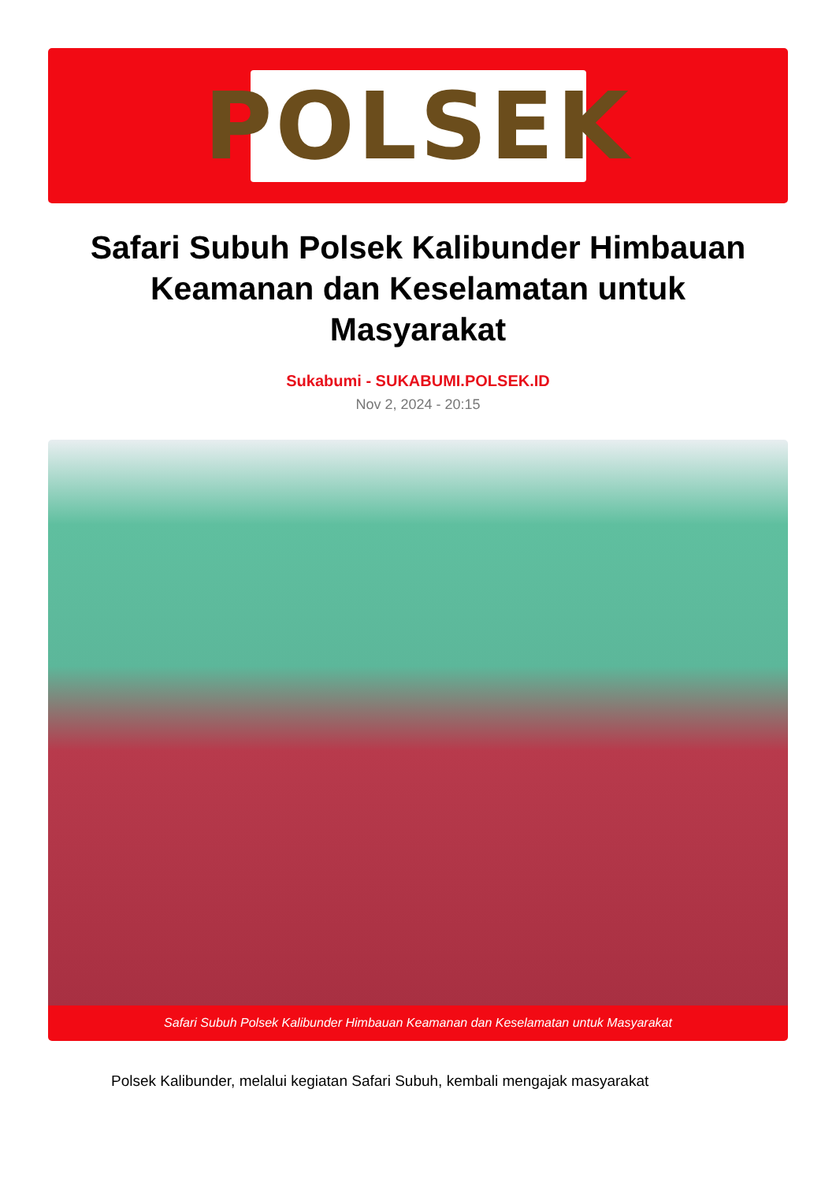POLSEK
Safari Subuh Polsek Kalibunder Himbauan Keamanan dan Keselamatan untuk Masyarakat
Sukabumi - SUKABUMI.POLSEK.ID
Nov 2, 2024 - 20:15
Safari Subuh Polsek Kalibunder Himbauan Keamanan dan Keselamatan untuk Masyarakat
Polsek Kalibunder, melalui kegiatan Safari Subuh, kembali mengajak masyarakat